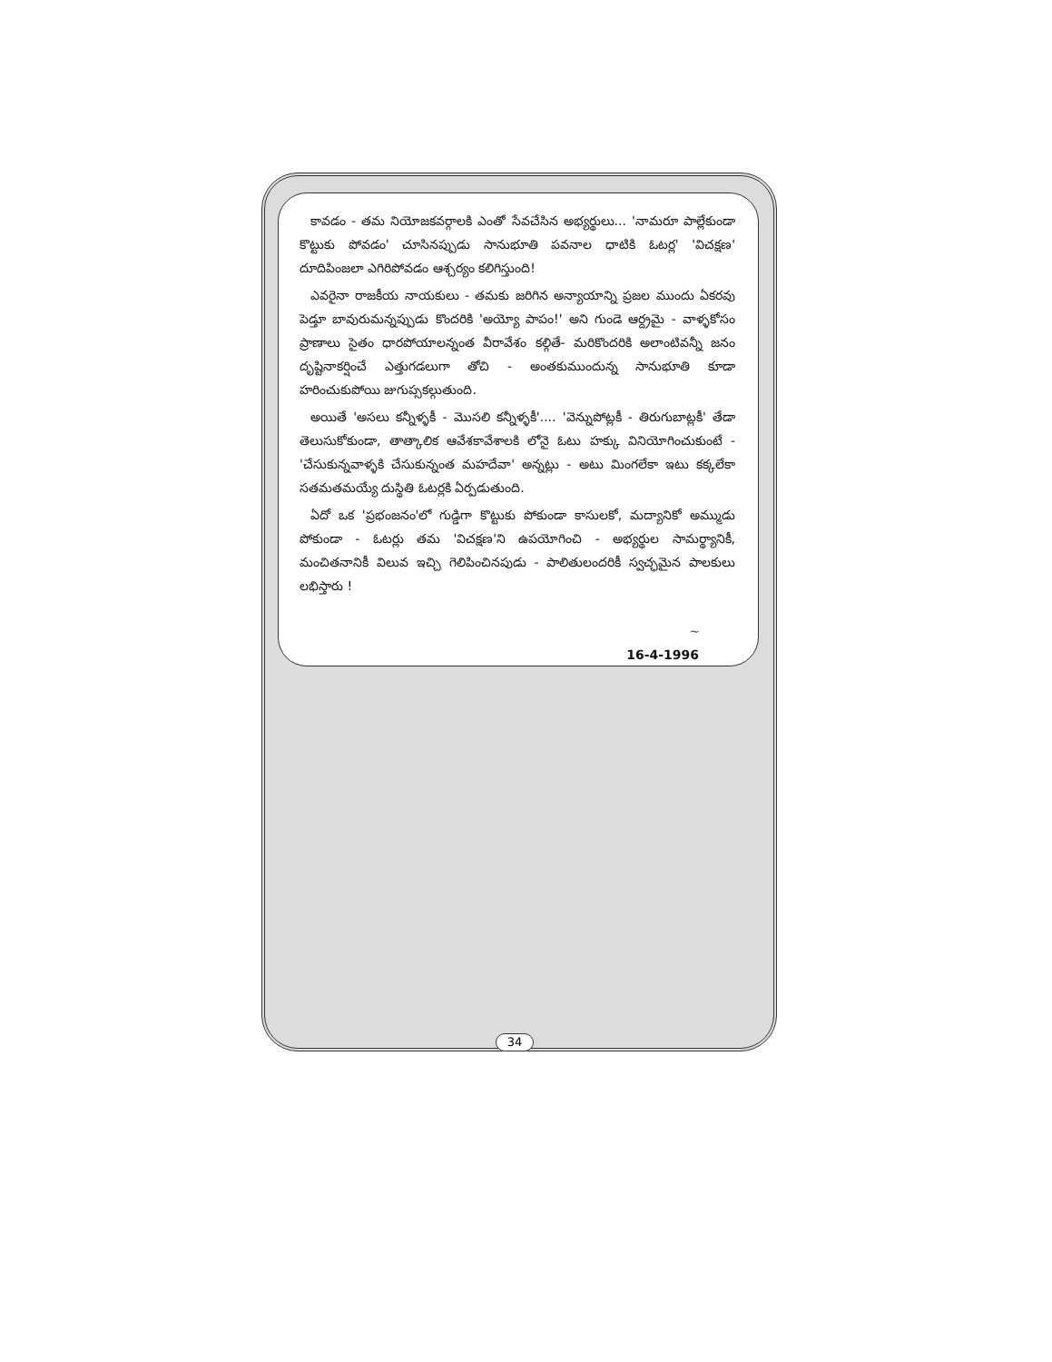కావడం - తమ నియోజకవర్గాలకి ఎంతో సేవచేసిన అభ్యర్థులు... 'నామరూ పాల్లేకుండా కొట్టుకు పోవడం' చూసినప్పుడు సానుభూతి పవనాల ధాటికి ఓటర్ల' 'విచక్షణ' దూదిపింజలా ఎగిరిపోవడం ఆశ్చర్యం కలిగిస్తుంది!
ఎవరైనా రాజకీయ నాయకులు - తమకు జరిగిన అన్యాయాన్ని ప్రజల ముందు ఏకరవు పెడ్తూ బావురుమన్నప్పుడు కొందరికి 'అయ్యో పాపం!' అని గుండె ఆర్ద్రమై - వాళ్ళకోసం ప్రాణాలు సైతం ధారపోయాలన్నంత వీరావేశం కల్గితే- మరికొందరికి అలాంటివన్నీ జనం దృష్టినాకర్షించే ఎత్తుగడలుగా తోచి - అంతకుముందున్న సానుభూతి కూడా హరించుకుపోయి జుగుప్సకల్గుతుంది.
అయితే 'అసలు కన్నీళ్ళకీ - మొసలి కన్నీళ్ళకీ'.... 'వెన్నుపోట్లకీ - తిరుగుబాట్లకీ' తేడా తెలుసుకోకుండా, తాత్కాలిక ఆవేశకావేశాలకి లోనై ఓటు హక్కు వినియోగించుకుంటే - 'చేసుకున్నవాళ్ళకి చేసుకున్నంత మహదేవా' అన్నట్లు - అటు మింగలేకా ఇటు కక్కలేకా సతమతమయ్యే దుస్థితి ఓటర్లకి ఏర్పడుతుంది.
ఏదో ఒక 'ప్రభంజనం'లో గుడ్డిగా కొట్టుకు పోకుండా కాసులకో, మద్యానికో అమ్ముడు పోకుండా - ఓటర్లు తమ 'విచక్షణ'ని ఉపయోగించి - అభ్యర్థుల సామర్థ్యానికీ, మంచితనానికీ విలువ ఇచ్చి గెలిపించినపుడు - పాలితులందరికీ స్వచ్ఛమైన పాలకులు లభిస్తారు !
~
16-4-1996
34